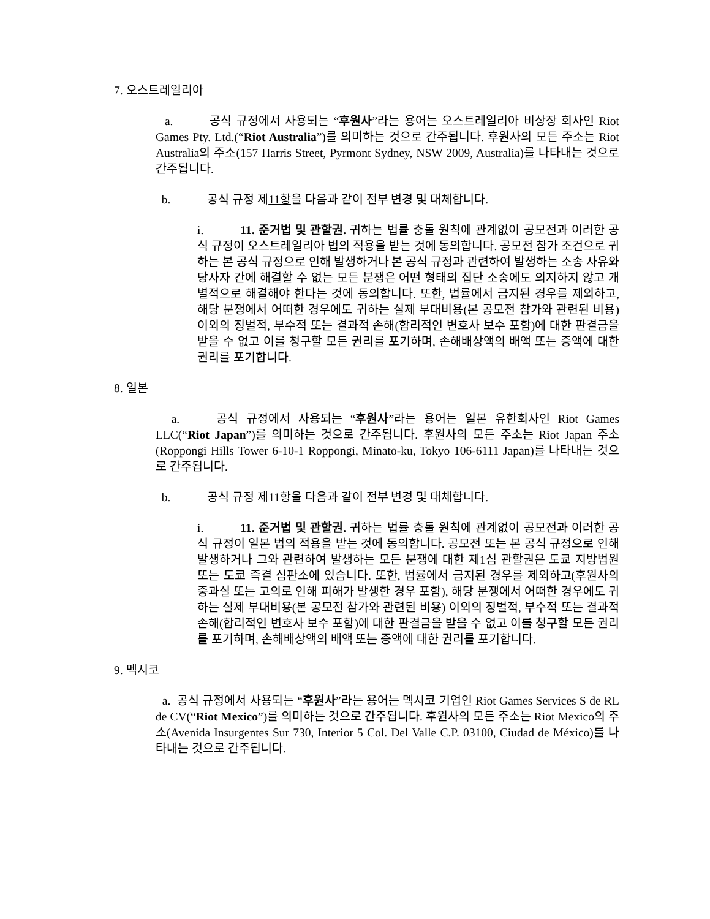7. 오스트레일리아
a. 공식 규정에서 사용되는 “후원사”라는 용어는 오스트레일리아 비상장 회사인 Riot Games Pty. Ltd.(“Riot Australia”)를 의미하는 것으로 간주됩니다. 후원사의 모든 주소는 Riot Australia의 주소(157 Harris Street, Pyrmont Sydney, NSW 2009, Australia)를 나타내는 것으로 간주됩니다.
b. 공식 규정 제11항을 다음과 같이 전부 변경 및 대체합니다.
i. 11. 준거법 및 관할권. 귀하는 법률 충돌 원칙에 관계없이 공모전과 이러한 공식 규정이 오스트레일리아 법의 적용을 받는 것에 동의합니다. 공모전 참가 조건으로 귀하는 본 공식 규정으로 인해 발생하거나 본 공식 규정과 관련하여 발생하는 소송 사유와 당사자 간에 해결할 수 없는 모든 분쟁은 어떤 형태의 집단 소송에도 의지하지 않고 개별적으로 해결해야 한다는 것에 동의합니다. 또한, 법률에서 금지된 경우를 제외하고, 해당 분쟁에서 어떠한 경우에도 귀하는 실제 부대비용(본 공모전 참가와 관련된 비용) 이외의 징벌적, 부수적 또는 결과적 손해(합리적인 변호사 보수 포함)에 대한 판결금을 받을 수 없고 이를 청구할 모든 권리를 포기하며, 손해배상액의 배액 또는 증액에 대한 권리를 포기합니다.
8. 일본
a. 공식 규정에서 사용되는 “후원사”라는 용어는 일본 유한회사인 Riot Games LLC(“Riot Japan”)를 의미하는 것으로 간주됩니다. 후원사의 모든 주소는 Riot Japan 주소(Roppongi Hills Tower 6-10-1 Roppongi, Minato-ku, Tokyo 106-6111 Japan)를 나타내는 것으로 간주됩니다.
b. 공식 규정 제11항을 다음과 같이 전부 변경 및 대체합니다.
i. 11. 준거법 및 관할권. 귀하는 법률 충돌 원칙에 관계없이 공모전과 이러한 공식 규정이 일본 법의 적용을 받는 것에 동의합니다. 공모전 또는 본 공식 규정으로 인해 발생하거나 그와 관련하여 발생하는 모든 분쟁에 대한 제1심 관할권은 도쿄 지방법원 또는 도쿄 즉결 심판소에 있습니다. 또한, 법률에서 금지된 경우를 제외하고(후원사의 중과실 또는 고의로 인해 피해가 발생한 경우 포함), 해당 분쟁에서 어떠한 경우에도 귀하는 실제 부대비용(본 공모전 참가와 관련된 비용) 이외의 징벌적, 부수적 또는 결과적 손해(합리적인 변호사 보수 포함)에 대한 판결금을 받을 수 없고 이를 청구할 모든 권리를 포기하며, 손해배상액의 배액 또는 증액에 대한 권리를 포기합니다.
9. 멕시코
a. 공식 규정에서 사용되는 “후원사”라는 용어는 멕시코 기업인 Riot Games Services S de RL de CV(“Riot Mexico”)를 의미하는 것으로 간주됩니다. 후원사의 모든 주소는 Riot Mexico의 주소(Avenida Insurgentes Sur 730, Interior 5 Col. Del Valle C.P. 03100, Ciudad de México)를 나타내는 것으로 간주됩니다.